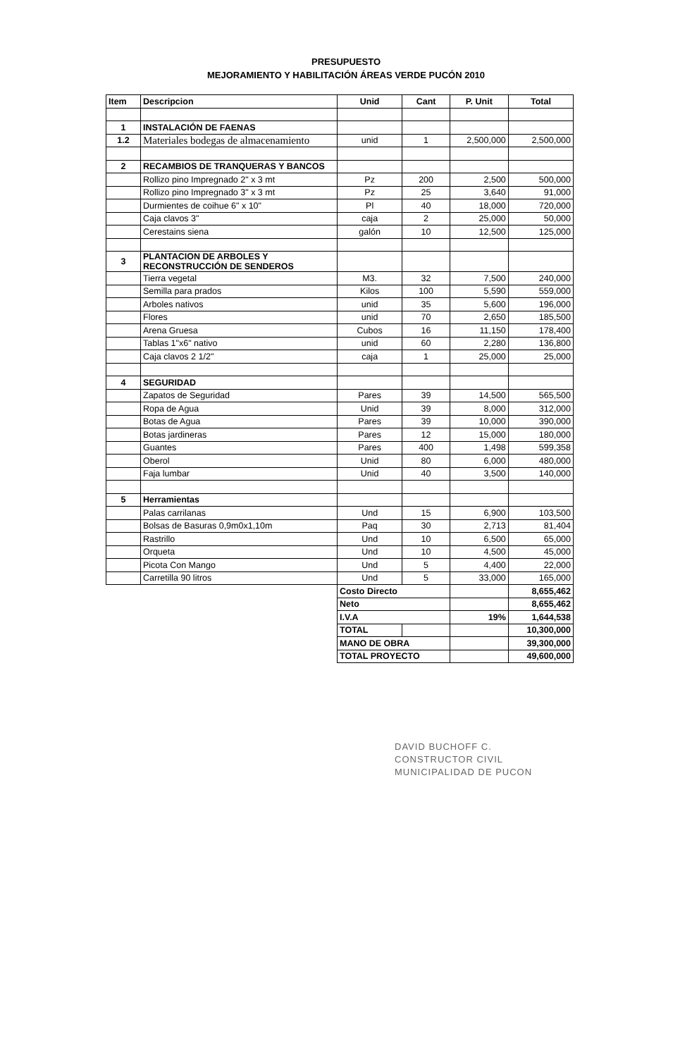PRESUPUESTO
MEJORAMIENTO Y HABILITACIÓN ÁREAS VERDE PUCÓN 2010
| Item | Descripcion | Unid | Cant | P. Unit | Total |
| --- | --- | --- | --- | --- | --- |
| 1 | INSTALACIÓN DE FAENAS | | | | |
| 1.2 | Materiales bodegas de almacenamiento | unid | 1 | 2,500,000 | 2,500,000 |
| 2 | RECAMBIOS DE TRANQUERAS Y BANCOS | | | | |
| | Rollizo pino Impregnado 2" x 3 mt | Pz | 200 | 2,500 | 500,000 |
| | Rollizo pino Impregnado 3" x 3 mt | Pz | 25 | 3,640 | 91,000 |
| | Durmientes de coihue 6" x 10" | Pl | 40 | 18,000 | 720,000 |
| | Caja clavos 3" | caja | 2 | 25,000 | 50,000 |
| | Cerestains siena | galón | 10 | 12,500 | 125,000 |
| 3 | PLANTACION DE ARBOLES Y RECONSTRUCCIÓN DE SENDEROS | | | | |
| | Tierra vegetal | M3. | 32 | 7,500 | 240,000 |
| | Semilla para prados | Kilos | 100 | 5,590 | 559,000 |
| | Arboles nativos | unid | 35 | 5,600 | 196,000 |
| | Flores | unid | 70 | 2,650 | 185,500 |
| | Arena Gruesa | Cubos | 16 | 11,150 | 178,400 |
| | Tablas 1"x6" nativo | unid | 60 | 2,280 | 136,800 |
| | Caja clavos 2 1/2" | caja | 1 | 25,000 | 25,000 |
| 4 | SEGURIDAD | | | | |
| | Zapatos de Seguridad | Pares | 39 | 14,500 | 565,500 |
| | Ropa de Agua | Unid | 39 | 8,000 | 312,000 |
| | Botas de Agua | Pares | 39 | 10,000 | 390,000 |
| | Botas jardineras | Pares | 12 | 15,000 | 180,000 |
| | Guantes | Pares | 400 | 1,498 | 599,358 |
| | Oberol | Unid | 80 | 6,000 | 480,000 |
| | Faja lumbar | Unid | 40 | 3,500 | 140,000 |
| 5 | Herramientas | | | | |
| | Palas carrilanas | Und | 15 | 6,900 | 103,500 |
| | Bolsas de Basuras 0,9m0x1,10m | Paq | 30 | 2,713 | 81,404 |
| | Rastrillo | Und | 10 | 6,500 | 65,000 |
| | Orqueta | Und | 10 | 4,500 | 45,000 |
| | Picota Con Mango | Und | 5 | 4,400 | 22,000 |
| | Carretilla 90 litros | Und | 5 | 33,000 | 165,000 |
| | | Costo Directo | | | 8,655,462 |
| | | Neto | | | 8,655,462 |
| | | I.V.A | | 19% | 1,644,538 |
| | | TOTAL | | | 10,300,000 |
| | | MANO DE OBRA | | | 39,300,000 |
| | | TOTAL PROYECTO | | | 49,600,000 |
DAVID BUCHOFF C.
CONSTRUCTOR CIVIL
MUNICIPALIDAD DE PUCON